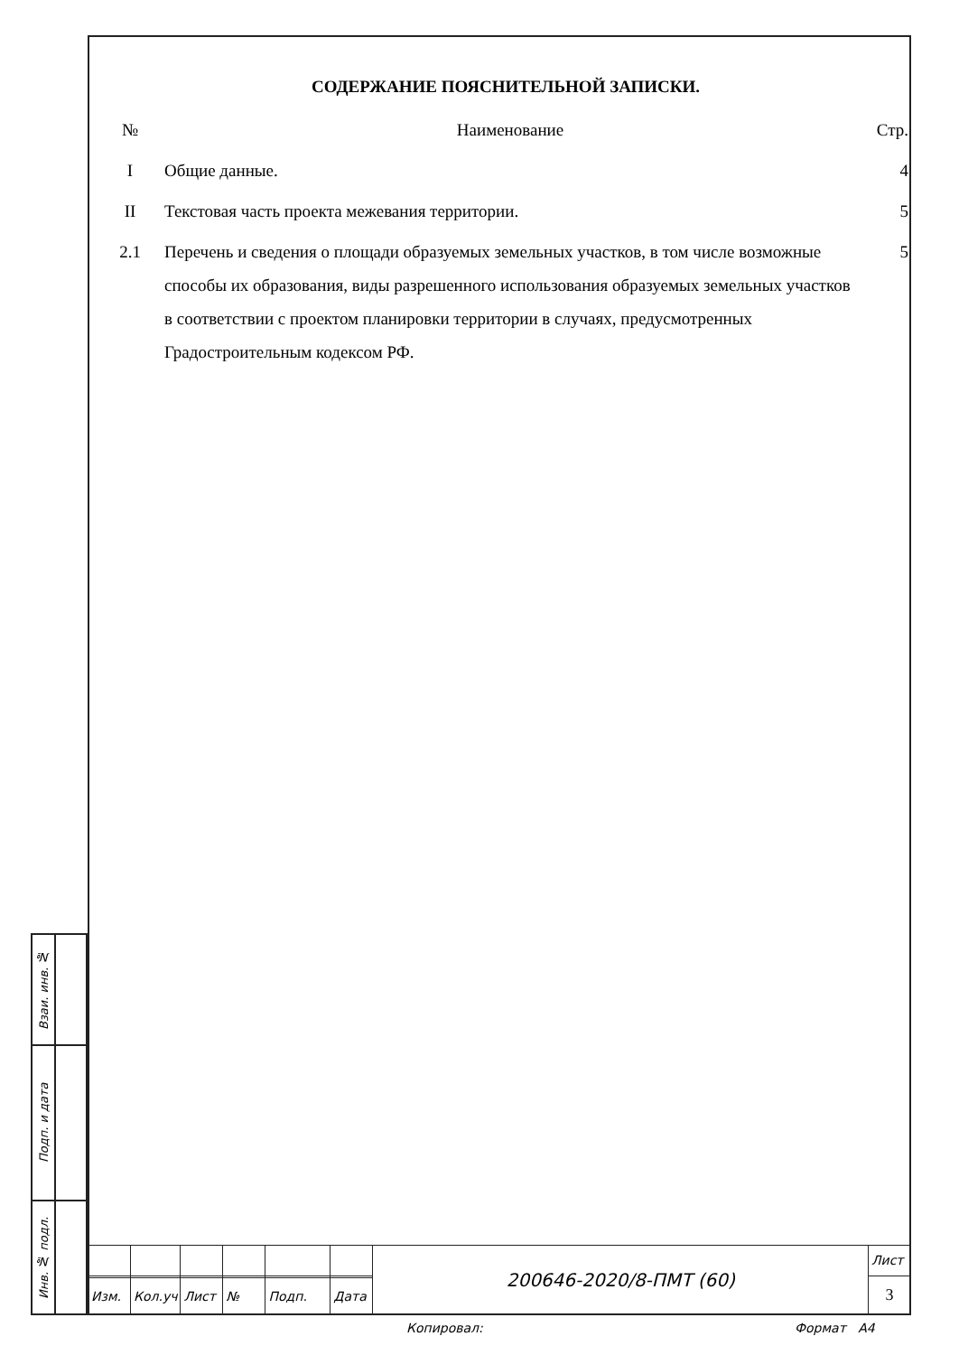СОДЕРЖАНИЕ ПОЯСНИТЕЛЬНОЙ ЗАПИСКИ.
| № | Наименование | Стр. |
| --- | --- | --- |
| I | Общие данные. | 4 |
| II | Текстовая часть проекта межевания территории. | 5 |
| 2.1 | Перечень и сведения о площади образуемых земельных участков, в том числе возможные способы их образования, виды разрешенного использования образуемых земельных участков в соответствии с проектом планировки территории в случаях, предусмотренных Градостроительным кодексом РФ. | 5 |
| Взаи. инв. № | |
| Подп. и дата | |
| Инв. № подл. | |
| | | | | | | 200646-2020/8-ПМТ (60) | Лист |
| | | | | | | | 3 |
| Изм. | Кол.уч | Лист | № | Подп. | Дата | | |
Копировал: Формат А4